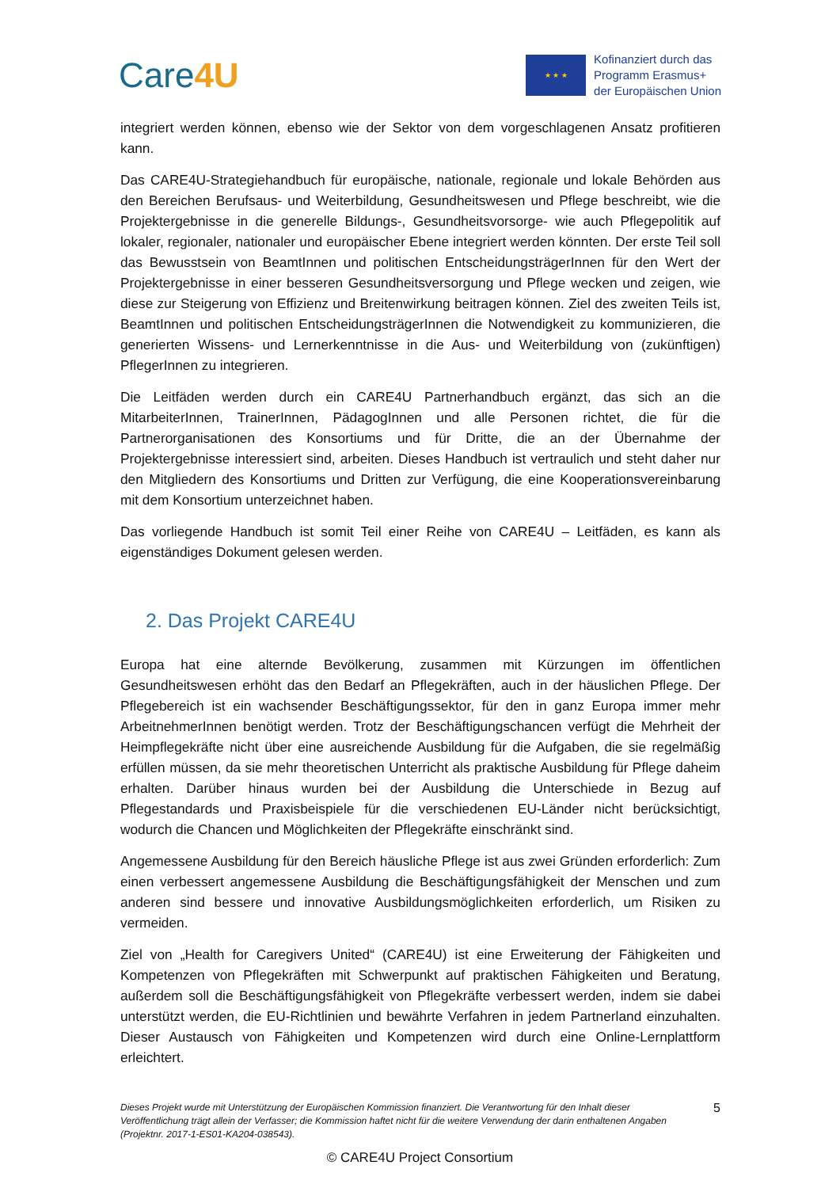Care4U
★ ★ ★
Kofinanziert durch das
Programm Erasmus+
der Europäischen Union
integriert werden können, ebenso wie der Sektor von dem vorgeschlagenen Ansatz profitieren kann.
Das CARE4U-Strategiehandbuch für europäische, nationale, regionale und lokale Behörden aus den Bereichen Berufsaus- und Weiterbildung, Gesundheitswesen und Pflege beschreibt, wie die Projektergebnisse in die generelle Bildungs-, Gesundheitsvorsorge- wie auch Pflegepolitik auf lokaler, regionaler, nationaler und europäischer Ebene integriert werden könnten. Der erste Teil soll das Bewusstsein von BeamtInnen und politischen EntscheidungsträgerInnen für den Wert der Projektergebnisse in einer besseren Gesundheitsversorgung und Pflege wecken und zeigen, wie diese zur Steigerung von Effizienz und Breitenwirkung beitragen können. Ziel des zweiten Teils ist, BeamtInnen und politischen EntscheidungsträgerInnen die Notwendigkeit zu kommunizieren, die generierten Wissens- und Lernerkenntnisse in die Aus- und Weiterbildung von (zukünftigen) PflegerInnen zu integrieren.
Die Leitfäden werden durch ein CARE4U Partnerhandbuch ergänzt, das sich an die MitarbeiterInnen, TrainerInnen, PädagogInnen und alle Personen richtet, die für die Partnerorganisationen des Konsortiums und für Dritte, die an der Übernahme der Projektergebnisse interessiert sind, arbeiten. Dieses Handbuch ist vertraulich und steht daher nur den Mitgliedern des Konsortiums und Dritten zur Verfügung, die eine Kooperationsvereinbarung mit dem Konsortium unterzeichnet haben.
Das vorliegende Handbuch ist somit Teil einer Reihe von CARE4U – Leitfäden, es kann als eigenständiges Dokument gelesen werden.
2. Das Projekt CARE4U
Europa hat eine alternde Bevölkerung, zusammen mit Kürzungen im öffentlichen Gesundheitswesen erhöht das den Bedarf an Pflegekräften, auch in der häuslichen Pflege. Der Pflegebereich ist ein wachsender Beschäftigungssektor, für den in ganz Europa immer mehr ArbeitnehmerInnen benötigt werden. Trotz der Beschäftigungschancen verfügt die Mehrheit der Heimpflegekräfte nicht über eine ausreichende Ausbildung für die Aufgaben, die sie regelmäßig erfüllen müssen, da sie mehr theoretischen Unterricht als praktische Ausbildung für Pflege daheim erhalten. Darüber hinaus wurden bei der Ausbildung die Unterschiede in Bezug auf Pflegestandards und Praxisbeispiele für die verschiedenen EU-Länder nicht berücksichtigt, wodurch die Chancen und Möglichkeiten der Pflegekräfte einschränkt sind.
Angemessene Ausbildung für den Bereich häusliche Pflege ist aus zwei Gründen erforderlich: Zum einen verbessert angemessene Ausbildung die Beschäftigungsfähigkeit der Menschen und zum anderen sind bessere und innovative Ausbildungsmöglichkeiten erforderlich, um Risiken zu vermeiden.
Ziel von „Health for Caregivers United“ (CARE4U) ist eine Erweiterung der Fähigkeiten und Kompetenzen von Pflegekräften mit Schwerpunkt auf praktischen Fähigkeiten und Beratung, außerdem soll die Beschäftigungsfähigkeit von Pflegekräfte verbessert werden, indem sie dabei unterstützt werden, die EU-Richtlinien und bewährte Verfahren in jedem Partnerland einzuhalten. Dieser Austausch von Fähigkeiten und Kompetenzen wird durch eine Online-Lernplattform erleichtert.
Dieses Projekt wurde mit Unterstützung der Europäischen Kommission finanziert. Die Verantwortung für den Inhalt dieser Veröffentlichung trägt allein der Verfasser; die Kommission haftet nicht für die weitere Verwendung der darin enthaltenen Angaben (Projektnr. 2017-1-ES01-KA204-038543).
5
© CARE4U Project Consortium